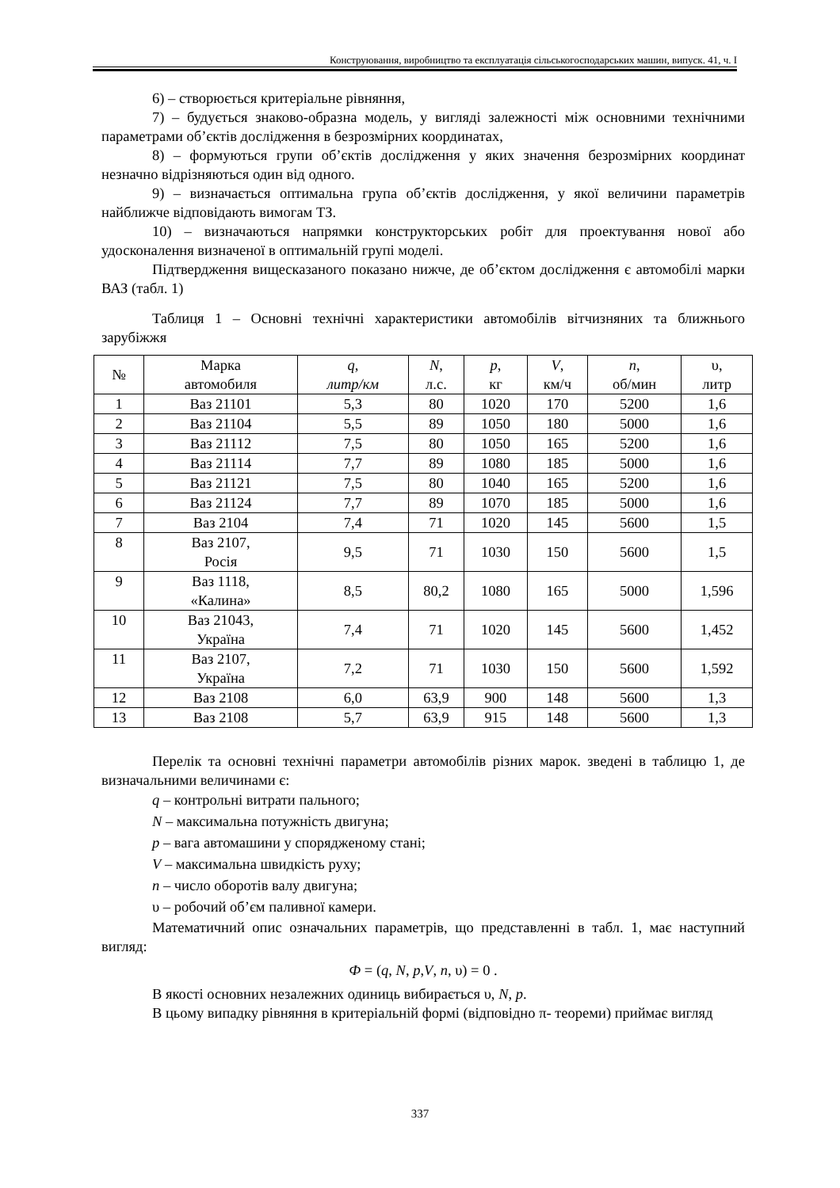Конструювання, виробництво та експлуатація сільськогосподарських машин, випуск. 41, ч. І
6) – створюється критеріальне рівняння,
7) – будується знаково-образна модель, у вигляді залежності між основними технічними параметрами об’єктів дослідження в безрозмірних координатах,
8) – формуються групи об’єктів дослідження у яких значення безрозмірних координат незначно відрізняються один від одного.
9) – визначається оптимальна група об’єктів дослідження, у якої величини параметрів найближче відповідають вимогам ТЗ.
10) – визначаються напрямки конструкторських робіт для проектування нової або удосконалення визначеної в оптимальній групі моделі.
Підтвердження вищесказаного показано нижче, де об’єктом дослідження є автомобілі марки ВАЗ (табл. 1)
Таблиця 1 – Основні технічні характеристики автомобілів вітчизняних та ближнього зарубіжжя
| № | Марка автомобиля | q, литр/км | N , л.с. | p , кг | V , км/ч | n , об/мин | υ, литр |
| --- | --- | --- | --- | --- | --- | --- | --- |
| 1 | Ваз 21101 | 5,3 | 80 | 1020 | 170 | 5200 | 1,6 |
| 2 | Ваз 21104 | 5,5 | 89 | 1050 | 180 | 5000 | 1,6 |
| 3 | Ваз 21112 | 7,5 | 80 | 1050 | 165 | 5200 | 1,6 |
| 4 | Ваз 21114 | 7,7 | 89 | 1080 | 185 | 5000 | 1,6 |
| 5 | Ваз 21121 | 7,5 | 80 | 1040 | 165 | 5200 | 1,6 |
| 6 | Ваз 21124 | 7,7 | 89 | 1070 | 185 | 5000 | 1,6 |
| 7 | Ваз 2104 | 7,4 | 71 | 1020 | 145 | 5600 | 1,5 |
| 8 | Ваз 2107, Росія | 9,5 | 71 | 1030 | 150 | 5600 | 1,5 |
| 9 | Ваз 1118, «Калина» | 8,5 | 80,2 | 1080 | 165 | 5000 | 1,596 |
| 10 | Ваз 21043, Україна | 7,4 | 71 | 1020 | 145 | 5600 | 1,452 |
| 11 | Ваз 2107, Україна | 7,2 | 71 | 1030 | 150 | 5600 | 1,592 |
| 12 | Ваз 2108 | 6,0 | 63,9 | 900 | 148 | 5600 | 1,3 |
| 13 | Ваз 2108 | 5,7 | 63,9 | 915 | 148 | 5600 | 1,3 |
Перелік та основні технічні параметри автомобілів різних марок. зведені в таблицю 1, де визначальними величинами є:
q – контрольні витрати пального;
N – максимальна потужність двигуна;
p – вага автомашини у спорядженому стані;
V – максимальна швидкість руху;
n – число оборотів валу двигуна;
υ – робочий об’єм паливної камери.
Математичний опис означальних параметрів, що представленні в табл. 1, має наступний вигляд:
Ф = (q, N, p,V, n, υ) = 0 .
В якості основних незалежних одиниць вибирається υ, N, p.
В цьому випадку рівняння в критеріальній формі (відповідно π- теореми) приймає вигляд
337